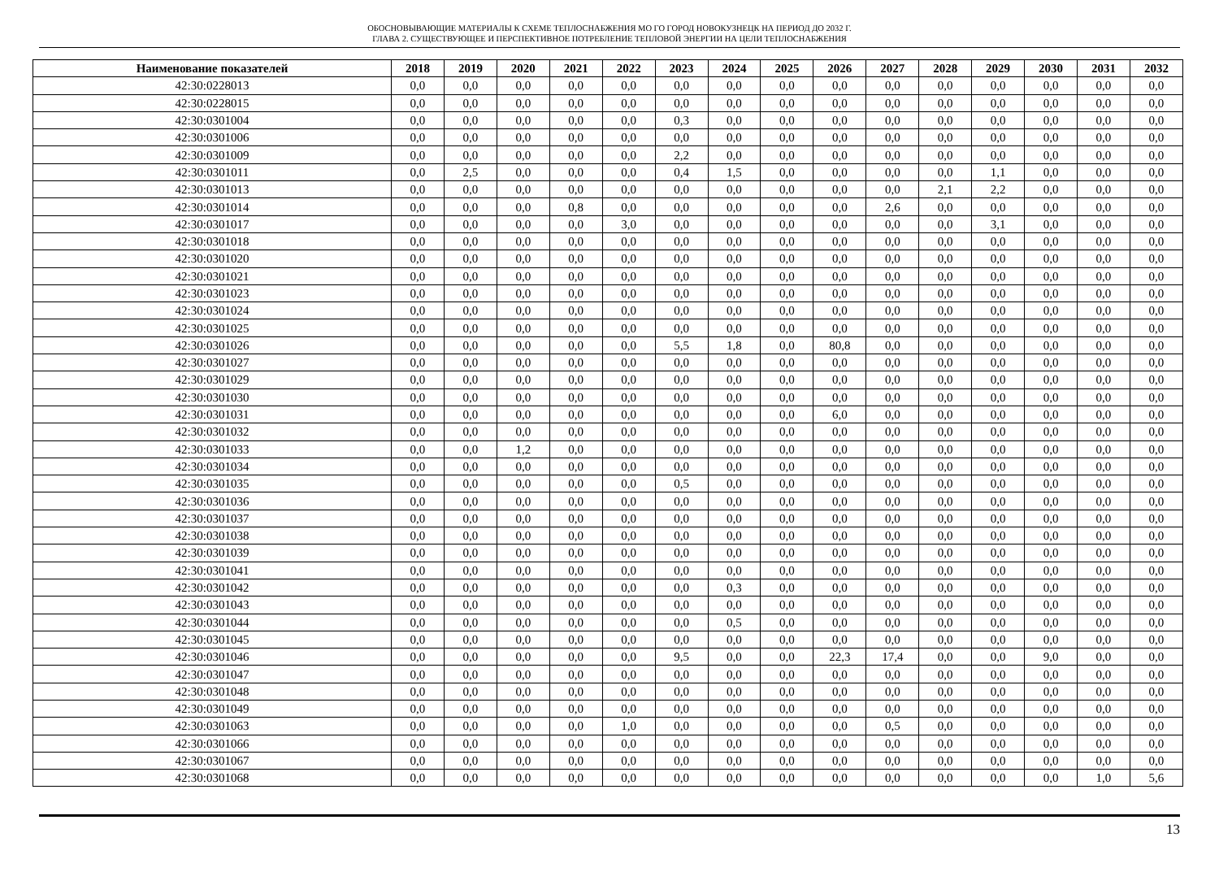ОБОСНОВЫВАЮЩИЕ МАТЕРИАЛЫ К СХЕМЕ ТЕПЛОСНАБЖЕНИЯ МО ГО ГОРОД НОВОКУЗНЕЦК НА ПЕРИОД ДО 2032 Г.
ГЛАВА 2. СУЩЕСТВУЮЩЕЕ И ПЕРСПЕКТИВНОЕ ПОТРЕБЛЕНИЕ ТЕПЛОВОЙ ЭНЕРГИИ НА ЦЕЛИ ТЕПЛОСНАБЖЕНИЯ
| Наименование показателей | 2018 | 2019 | 2020 | 2021 | 2022 | 2023 | 2024 | 2025 | 2026 | 2027 | 2028 | 2029 | 2030 | 2031 | 2032 |
| --- | --- | --- | --- | --- | --- | --- | --- | --- | --- | --- | --- | --- | --- | --- | --- |
| 42:30:0228013 | 0,0 | 0,0 | 0,0 | 0,0 | 0,0 | 0,0 | 0,0 | 0,0 | 0,0 | 0,0 | 0,0 | 0,0 | 0,0 | 0,0 | 0,0 |
| 42:30:0228015 | 0,0 | 0,0 | 0,0 | 0,0 | 0,0 | 0,0 | 0,0 | 0,0 | 0,0 | 0,0 | 0,0 | 0,0 | 0,0 | 0,0 | 0,0 |
| 42:30:0301004 | 0,0 | 0,0 | 0,0 | 0,0 | 0,0 | 0,3 | 0,0 | 0,0 | 0,0 | 0,0 | 0,0 | 0,0 | 0,0 | 0,0 | 0,0 |
| 42:30:0301006 | 0,0 | 0,0 | 0,0 | 0,0 | 0,0 | 0,0 | 0,0 | 0,0 | 0,0 | 0,0 | 0,0 | 0,0 | 0,0 | 0,0 | 0,0 |
| 42:30:0301009 | 0,0 | 0,0 | 0,0 | 0,0 | 0,0 | 2,2 | 0,0 | 0,0 | 0,0 | 0,0 | 0,0 | 0,0 | 0,0 | 0,0 | 0,0 |
| 42:30:0301011 | 0,0 | 2,5 | 0,0 | 0,0 | 0,0 | 0,4 | 1,5 | 0,0 | 0,0 | 0,0 | 0,0 | 1,1 | 0,0 | 0,0 | 0,0 |
| 42:30:0301013 | 0,0 | 0,0 | 0,0 | 0,0 | 0,0 | 0,0 | 0,0 | 0,0 | 0,0 | 0,0 | 2,1 | 2,2 | 0,0 | 0,0 | 0,0 |
| 42:30:0301014 | 0,0 | 0,0 | 0,0 | 0,8 | 0,0 | 0,0 | 0,0 | 0,0 | 0,0 | 2,6 | 0,0 | 0,0 | 0,0 | 0,0 | 0,0 |
| 42:30:0301017 | 0,0 | 0,0 | 0,0 | 0,0 | 3,0 | 0,0 | 0,0 | 0,0 | 0,0 | 0,0 | 0,0 | 3,1 | 0,0 | 0,0 | 0,0 |
| 42:30:0301018 | 0,0 | 0,0 | 0,0 | 0,0 | 0,0 | 0,0 | 0,0 | 0,0 | 0,0 | 0,0 | 0,0 | 0,0 | 0,0 | 0,0 | 0,0 |
| 42:30:0301020 | 0,0 | 0,0 | 0,0 | 0,0 | 0,0 | 0,0 | 0,0 | 0,0 | 0,0 | 0,0 | 0,0 | 0,0 | 0,0 | 0,0 | 0,0 |
| 42:30:0301021 | 0,0 | 0,0 | 0,0 | 0,0 | 0,0 | 0,0 | 0,0 | 0,0 | 0,0 | 0,0 | 0,0 | 0,0 | 0,0 | 0,0 | 0,0 |
| 42:30:0301023 | 0,0 | 0,0 | 0,0 | 0,0 | 0,0 | 0,0 | 0,0 | 0,0 | 0,0 | 0,0 | 0,0 | 0,0 | 0,0 | 0,0 | 0,0 |
| 42:30:0301024 | 0,0 | 0,0 | 0,0 | 0,0 | 0,0 | 0,0 | 0,0 | 0,0 | 0,0 | 0,0 | 0,0 | 0,0 | 0,0 | 0,0 | 0,0 |
| 42:30:0301025 | 0,0 | 0,0 | 0,0 | 0,0 | 0,0 | 0,0 | 0,0 | 0,0 | 0,0 | 0,0 | 0,0 | 0,0 | 0,0 | 0,0 | 0,0 |
| 42:30:0301026 | 0,0 | 0,0 | 0,0 | 0,0 | 0,0 | 5,5 | 1,8 | 0,0 | 80,8 | 0,0 | 0,0 | 0,0 | 0,0 | 0,0 | 0,0 |
| 42:30:0301027 | 0,0 | 0,0 | 0,0 | 0,0 | 0,0 | 0,0 | 0,0 | 0,0 | 0,0 | 0,0 | 0,0 | 0,0 | 0,0 | 0,0 | 0,0 |
| 42:30:0301029 | 0,0 | 0,0 | 0,0 | 0,0 | 0,0 | 0,0 | 0,0 | 0,0 | 0,0 | 0,0 | 0,0 | 0,0 | 0,0 | 0,0 | 0,0 |
| 42:30:0301030 | 0,0 | 0,0 | 0,0 | 0,0 | 0,0 | 0,0 | 0,0 | 0,0 | 0,0 | 0,0 | 0,0 | 0,0 | 0,0 | 0,0 | 0,0 |
| 42:30:0301031 | 0,0 | 0,0 | 0,0 | 0,0 | 0,0 | 0,0 | 0,0 | 0,0 | 6,0 | 0,0 | 0,0 | 0,0 | 0,0 | 0,0 | 0,0 |
| 42:30:0301032 | 0,0 | 0,0 | 0,0 | 0,0 | 0,0 | 0,0 | 0,0 | 0,0 | 0,0 | 0,0 | 0,0 | 0,0 | 0,0 | 0,0 | 0,0 |
| 42:30:0301033 | 0,0 | 0,0 | 1,2 | 0,0 | 0,0 | 0,0 | 0,0 | 0,0 | 0,0 | 0,0 | 0,0 | 0,0 | 0,0 | 0,0 | 0,0 |
| 42:30:0301034 | 0,0 | 0,0 | 0,0 | 0,0 | 0,0 | 0,0 | 0,0 | 0,0 | 0,0 | 0,0 | 0,0 | 0,0 | 0,0 | 0,0 | 0,0 |
| 42:30:0301035 | 0,0 | 0,0 | 0,0 | 0,0 | 0,0 | 0,5 | 0,0 | 0,0 | 0,0 | 0,0 | 0,0 | 0,0 | 0,0 | 0,0 | 0,0 |
| 42:30:0301036 | 0,0 | 0,0 | 0,0 | 0,0 | 0,0 | 0,0 | 0,0 | 0,0 | 0,0 | 0,0 | 0,0 | 0,0 | 0,0 | 0,0 | 0,0 |
| 42:30:0301037 | 0,0 | 0,0 | 0,0 | 0,0 | 0,0 | 0,0 | 0,0 | 0,0 | 0,0 | 0,0 | 0,0 | 0,0 | 0,0 | 0,0 | 0,0 |
| 42:30:0301038 | 0,0 | 0,0 | 0,0 | 0,0 | 0,0 | 0,0 | 0,0 | 0,0 | 0,0 | 0,0 | 0,0 | 0,0 | 0,0 | 0,0 | 0,0 |
| 42:30:0301039 | 0,0 | 0,0 | 0,0 | 0,0 | 0,0 | 0,0 | 0,0 | 0,0 | 0,0 | 0,0 | 0,0 | 0,0 | 0,0 | 0,0 | 0,0 |
| 42:30:0301041 | 0,0 | 0,0 | 0,0 | 0,0 | 0,0 | 0,0 | 0,0 | 0,0 | 0,0 | 0,0 | 0,0 | 0,0 | 0,0 | 0,0 | 0,0 |
| 42:30:0301042 | 0,0 | 0,0 | 0,0 | 0,0 | 0,0 | 0,0 | 0,3 | 0,0 | 0,0 | 0,0 | 0,0 | 0,0 | 0,0 | 0,0 | 0,0 |
| 42:30:0301043 | 0,0 | 0,0 | 0,0 | 0,0 | 0,0 | 0,0 | 0,0 | 0,0 | 0,0 | 0,0 | 0,0 | 0,0 | 0,0 | 0,0 | 0,0 |
| 42:30:0301044 | 0,0 | 0,0 | 0,0 | 0,0 | 0,0 | 0,0 | 0,5 | 0,0 | 0,0 | 0,0 | 0,0 | 0,0 | 0,0 | 0,0 | 0,0 |
| 42:30:0301045 | 0,0 | 0,0 | 0,0 | 0,0 | 0,0 | 0,0 | 0,0 | 0,0 | 0,0 | 0,0 | 0,0 | 0,0 | 0,0 | 0,0 | 0,0 |
| 42:30:0301046 | 0,0 | 0,0 | 0,0 | 0,0 | 0,0 | 9,5 | 0,0 | 0,0 | 22,3 | 17,4 | 0,0 | 0,0 | 9,0 | 0,0 | 0,0 |
| 42:30:0301047 | 0,0 | 0,0 | 0,0 | 0,0 | 0,0 | 0,0 | 0,0 | 0,0 | 0,0 | 0,0 | 0,0 | 0,0 | 0,0 | 0,0 | 0,0 |
| 42:30:0301048 | 0,0 | 0,0 | 0,0 | 0,0 | 0,0 | 0,0 | 0,0 | 0,0 | 0,0 | 0,0 | 0,0 | 0,0 | 0,0 | 0,0 | 0,0 |
| 42:30:0301049 | 0,0 | 0,0 | 0,0 | 0,0 | 0,0 | 0,0 | 0,0 | 0,0 | 0,0 | 0,0 | 0,0 | 0,0 | 0,0 | 0,0 | 0,0 |
| 42:30:0301063 | 0,0 | 0,0 | 0,0 | 0,0 | 1,0 | 0,0 | 0,0 | 0,0 | 0,0 | 0,5 | 0,0 | 0,0 | 0,0 | 0,0 | 0,0 |
| 42:30:0301066 | 0,0 | 0,0 | 0,0 | 0,0 | 0,0 | 0,0 | 0,0 | 0,0 | 0,0 | 0,0 | 0,0 | 0,0 | 0,0 | 0,0 | 0,0 |
| 42:30:0301067 | 0,0 | 0,0 | 0,0 | 0,0 | 0,0 | 0,0 | 0,0 | 0,0 | 0,0 | 0,0 | 0,0 | 0,0 | 0,0 | 0,0 | 0,0 |
| 42:30:0301068 | 0,0 | 0,0 | 0,0 | 0,0 | 0,0 | 0,0 | 0,0 | 0,0 | 0,0 | 0,0 | 0,0 | 0,0 | 0,0 | 1,0 | 5,6 |
13